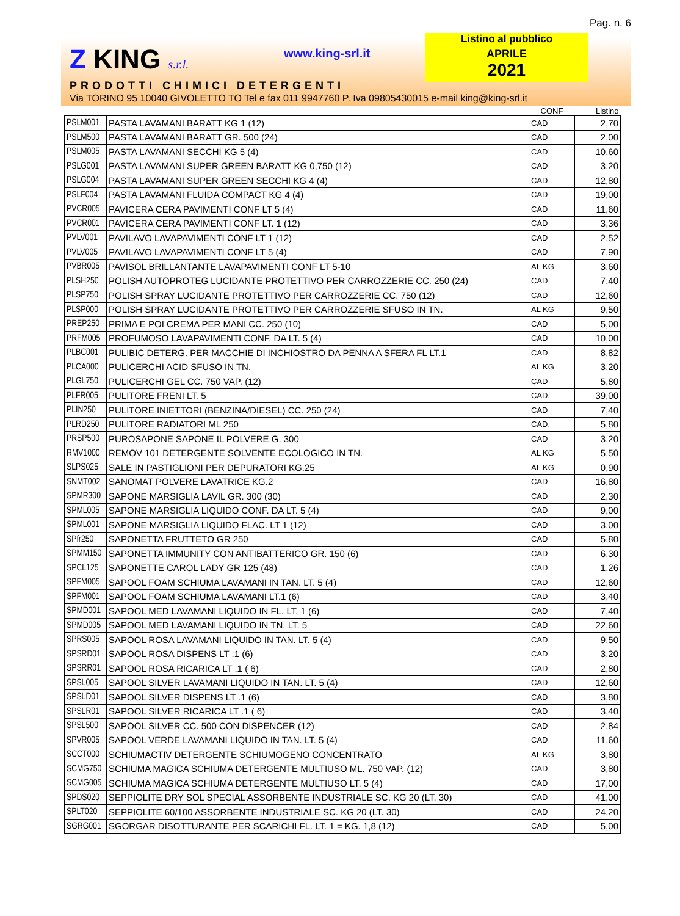Pag. n. 6
Z KING s.r.l. www.king-srl.it
Listino al pubblico
APRILE
2021
PRODOTTI CHIMICI DETERGENTI
Via TORINO 95 10040 GIVOLETTO TO Tel e fax 011 9947760 P. Iva 09805430015 e-mail king@king-srl.it
| | | CONF | Listino |
| --- | --- | --- | --- |
| PSLM001 | PASTA LAVAMANI BARATT KG 1 (12) | CAD | 2,70 |
| PSLM500 | PASTA LAVAMANI BARATT GR. 500 (24) | CAD | 2,00 |
| PSLM005 | PASTA LAVAMANI SECCHI KG 5 (4) | CAD | 10,60 |
| PSLG001 | PASTA LAVAMANI SUPER GREEN BARATT KG 0,750 (12) | CAD | 3,20 |
| PSLG004 | PASTA LAVAMANI SUPER GREEN SECCHI KG 4 (4) | CAD | 12,80 |
| PSLF004 | PASTA LAVAMANI FLUIDA COMPACT KG 4 (4) | CAD | 19,00 |
| PVCR005 | PAVICERA CERA PAVIMENTI CONF LT 5 (4) | CAD | 11,60 |
| PVCR001 | PAVICERA CERA PAVIMENTI CONF LT. 1 (12) | CAD | 3,36 |
| PVLV001 | PAVILAVO LAVAPAVIMENTI CONF LT 1 (12) | CAD | 2,52 |
| PVLV005 | PAVILAVO LAVAPAVIMENTI CONF LT 5 (4) | CAD | 7,90 |
| PVBR005 | PAVISOL BRILLANTANTE LAVAPAVIMENTI CONF LT 5-10 | AL KG | 3,60 |
| PLSH250 | POLISH AUTOPROTEG LUCIDANTE PROTETTIVO PER CARROZZERIE CC. 250 (24) | CAD | 7,40 |
| PLSP750 | POLISH SPRAY LUCIDANTE PROTETTIVO PER CARROZZERIE CC. 750 (12) | CAD | 12,60 |
| PLSP000 | POLISH SPRAY LUCIDANTE PROTETTIVO PER CARROZZERIE SFUSO IN TN. | AL KG | 9,50 |
| PREP250 | PRIMA E POI CREMA PER MANI CC. 250 (10) | CAD | 5,00 |
| PRFM005 | PROFUMOSO LAVAPAVIMENTI CONF. DA LT. 5 (4) | CAD | 10,00 |
| PLBC001 | PULIBIC DETERG. PER MACCHIE DI INCHIOSTRO DA PENNA A SFERA FL LT.1 | CAD | 8,82 |
| PLCA000 | PULICERCHI ACID SFUSO IN TN. | AL KG | 3,20 |
| PLGL750 | PULICERCHI GEL CC. 750 VAP. (12) | CAD | 5,80 |
| PLFR005 | PULITORE FRENI LT. 5 | CAD. | 39,00 |
| PLIN250 | PULITORE INIETTORI (BENZINA/DIESEL) CC. 250 (24) | CAD | 7,40 |
| PLRD250 | PULITORE RADIATORI ML 250 | CAD. | 5,80 |
| PRSP500 | PUROSAPONE SAPONE IL POLVERE G. 300 | CAD | 3,20 |
| RMV1000 | REMOV 101 DETERGENTE SOLVENTE ECOLOGICO IN TN. | AL KG | 5,50 |
| SLPS025 | SALE IN PASTIGLIONI PER DEPURATORI KG.25 | AL KG | 0,90 |
| SNMT002 | SANOMAT POLVERE LAVATRICE KG.2 | CAD | 16,80 |
| SPMR300 | SAPONE MARSIGLIA LAVIL GR. 300 (30) | CAD | 2,30 |
| SPML005 | SAPONE MARSIGLIA LIQUIDO CONF. DA LT. 5 (4) | CAD | 9,00 |
| SPML001 | SAPONE MARSIGLIA LIQUIDO FLAC. LT 1 (12) | CAD | 3,00 |
| SPfr250 | SAPONETTA FRUTTETO GR 250 | CAD | 5,80 |
| SPMM150 | SAPONETTA IMMUNITY CON ANTIBATTERICO GR. 150 (6) | CAD | 6,30 |
| SPCL125 | SAPONETTE CAROL LADY GR 125 (48) | CAD | 1,26 |
| SPFM005 | SAPOOL FOAM SCHIUMA LAVAMANI IN TAN. LT. 5 (4) | CAD | 12,60 |
| SPFM001 | SAPOOL FOAM SCHIUMA LAVAMANI LT.1 (6) | CAD | 3,40 |
| SPMD001 | SAPOOL MED LAVAMANI LIQUIDO IN FL. LT. 1 (6) | CAD | 7,40 |
| SPMD005 | SAPOOL MED LAVAMANI LIQUIDO IN TN. LT. 5 | CAD | 22,60 |
| SPRS005 | SAPOOL ROSA LAVAMANI LIQUIDO IN TAN. LT. 5 (4) | CAD | 9,50 |
| SPSRD01 | SAPOOL ROSA DISPENS LT .1 (6) | CAD | 3,20 |
| SPSRR01 | SAPOOL ROSA RICARICA LT .1 ( 6) | CAD | 2,80 |
| SPSL005 | SAPOOL SILVER LAVAMANI LIQUIDO IN TAN. LT. 5 (4) | CAD | 12,60 |
| SPSLD01 | SAPOOL SILVER DISPENS LT .1 (6) | CAD | 3,80 |
| SPSLR01 | SAPOOL SILVER RICARICA LT .1 ( 6) | CAD | 3,40 |
| SPSL500 | SAPOOL SILVER CC. 500 CON DISPENCER (12) | CAD | 2,84 |
| SPVR005 | SAPOOL VERDE LAVAMANI LIQUIDO IN TAN. LT. 5 (4) | CAD | 11,60 |
| SCCT000 | SCHIUMACTIV DETERGENTE SCHIUMOGENO CONCENTRATO | AL KG | 3,80 |
| SCMG750 | SCHIUMA MAGICA SCHIUMA DETERGENTE MULTIUSO ML. 750 VAP. (12) | CAD | 3,80 |
| SCMG005 | SCHIUMA MAGICA SCHIUMA DETERGENTE MULTIUSO LT. 5 (4) | CAD | 17,00 |
| SPDS020 | SEPPIOLITE DRY SOL SPECIAL ASSORBENTE INDUSTRIALE SC. KG 20 (LT. 30) | CAD | 41,00 |
| SPLT020 | SEPPIOLITE 60/100 ASSORBENTE INDUSTRIALE SC. KG 20 (LT. 30) | CAD | 24,20 |
| SGRG001 | SGORGAR DISOTTURANTE PER SCARICHI FL. LT. 1 = KG. 1,8 (12) | CAD | 5,00 |